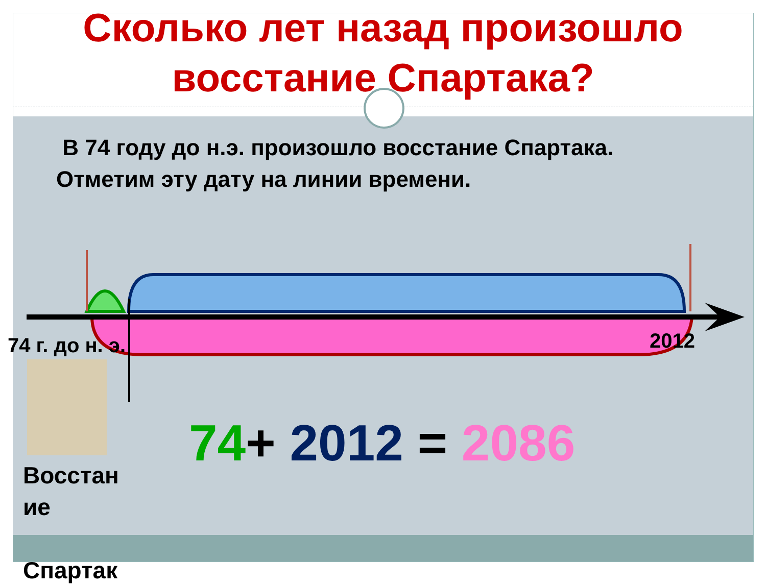Сколько лет назад произошло восстание Спартака?
В 74 году до н.э. произошло восстание Спартака.
Отметим эту дату на линии времени.
74 г. до н. э.
2012
Восстан
ие
Спартак
74+ 2012 = 2086